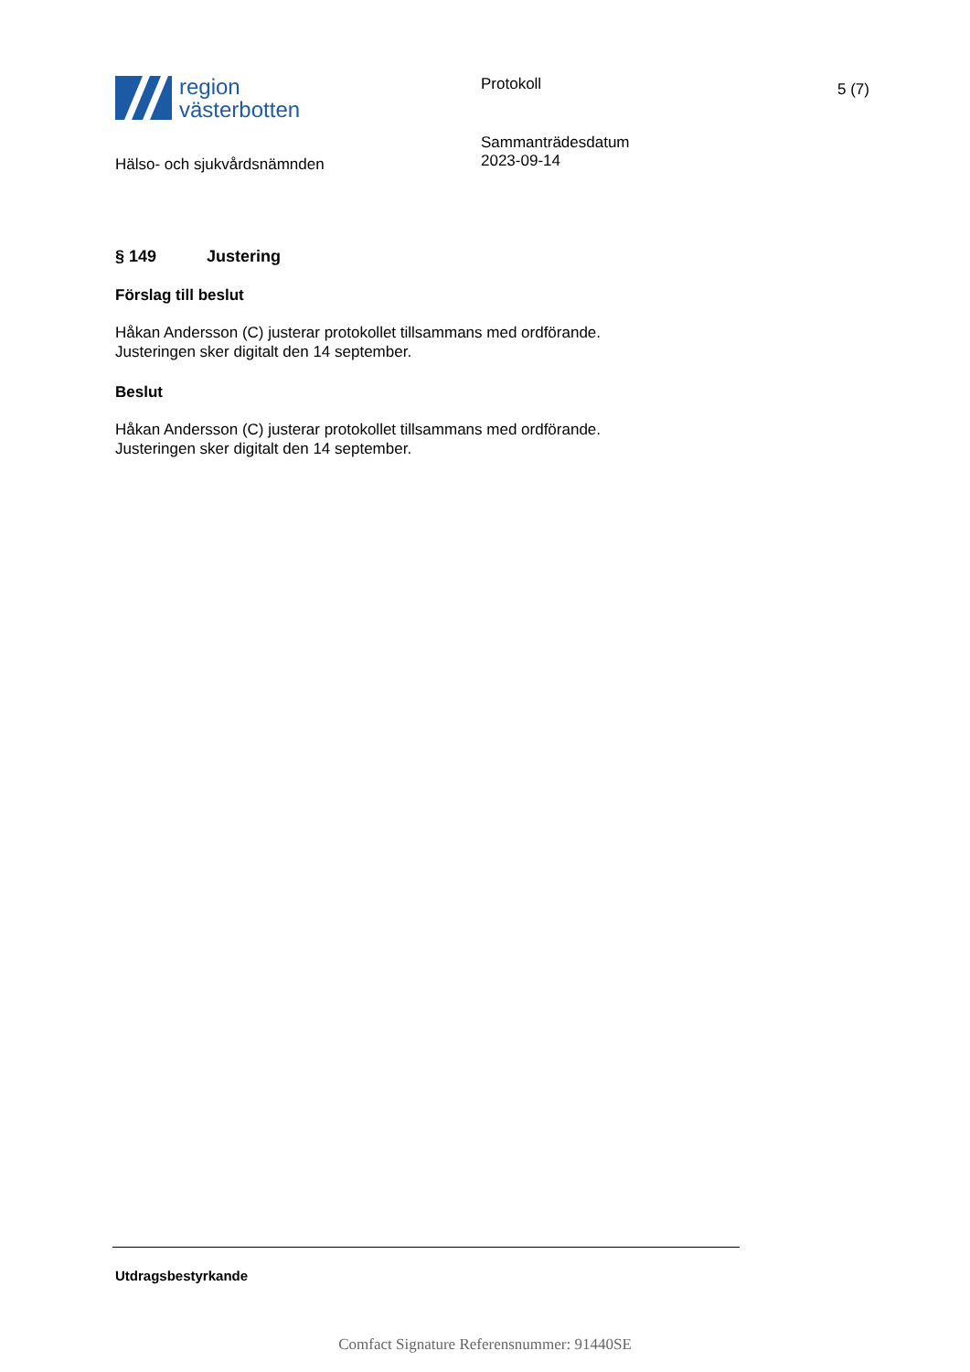region
västerbotten
Hälso- och sjukvårdsnämnden
Protokoll
Sammanträdesdatum
2023-09-14
5 (7)
§ 149 Justering
Förslag till beslut
Håkan Andersson (C) justerar protokollet tillsammans med ordförande.
Justeringen sker digitalt den 14 september.
Beslut
Håkan Andersson (C) justerar protokollet tillsammans med ordförande.
Justeringen sker digitalt den 14 september.
Utdragsbestyrkande
Comfact Signature Referensnummer: 91440SE